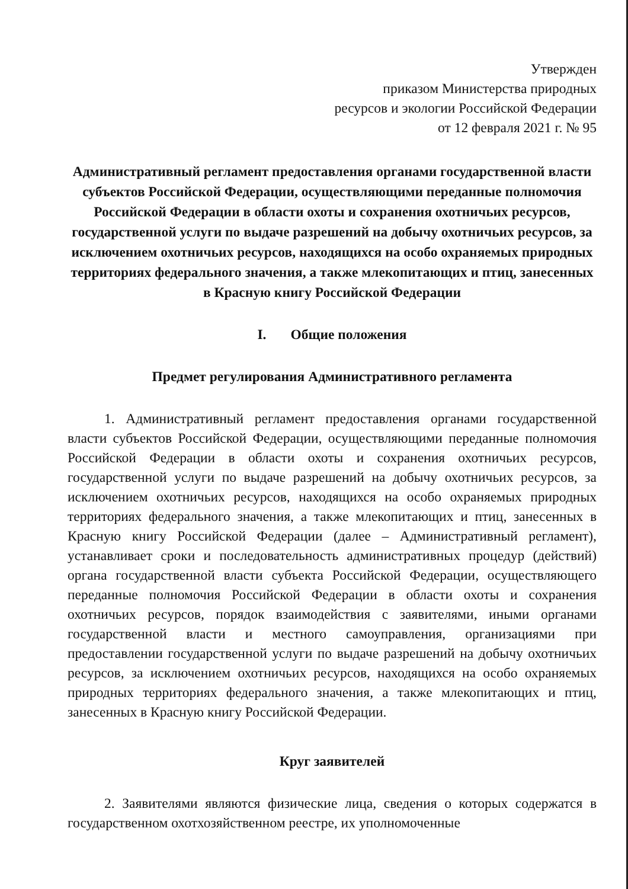Утвержден
приказом Министерства природных
ресурсов и экологии Российской Федерации
от 12 февраля 2021 г. № 95
Административный регламент предоставления органами государственной власти субъектов Российской Федерации, осуществляющими переданные полномочия Российской Федерации в области охоты и сохранения охотничьих ресурсов, государственной услуги по выдаче разрешений на добычу охотничьих ресурсов, за исключением охотничьих ресурсов, находящихся на особо охраняемых природных территориях федерального значения, а также млекопитающих и птиц, занесенных в Красную книгу Российской Федерации
I. Общие положения
Предмет регулирования Административного регламента
1. Административный регламент предоставления органами государственной власти субъектов Российской Федерации, осуществляющими переданные полномочия Российской Федерации в области охоты и сохранения охотничьих ресурсов, государственной услуги по выдаче разрешений на добычу охотничьих ресурсов, за исключением охотничьих ресурсов, находящихся на особо охраняемых природных территориях федерального значения, а также млекопитающих и птиц, занесенных в Красную книгу Российской Федерации (далее – Административный регламент), устанавливает сроки и последовательность административных процедур (действий) органа государственной власти субъекта Российской Федерации, осуществляющего переданные полномочия Российской Федерации в области охоты и сохранения охотничьих ресурсов, порядок взаимодействия с заявителями, иными органами государственной власти и местного самоуправления, организациями при предоставлении государственной услуги по выдаче разрешений на добычу охотничьих ресурсов, за исключением охотничьих ресурсов, находящихся на особо охраняемых природных территориях федерального значения, а также млекопитающих и птиц, занесенных в Красную книгу Российской Федерации.
Круг заявителей
2. Заявителями являются физические лица, сведения о которых содержатся в государственном охотхозяйственном реестре, их уполномоченные